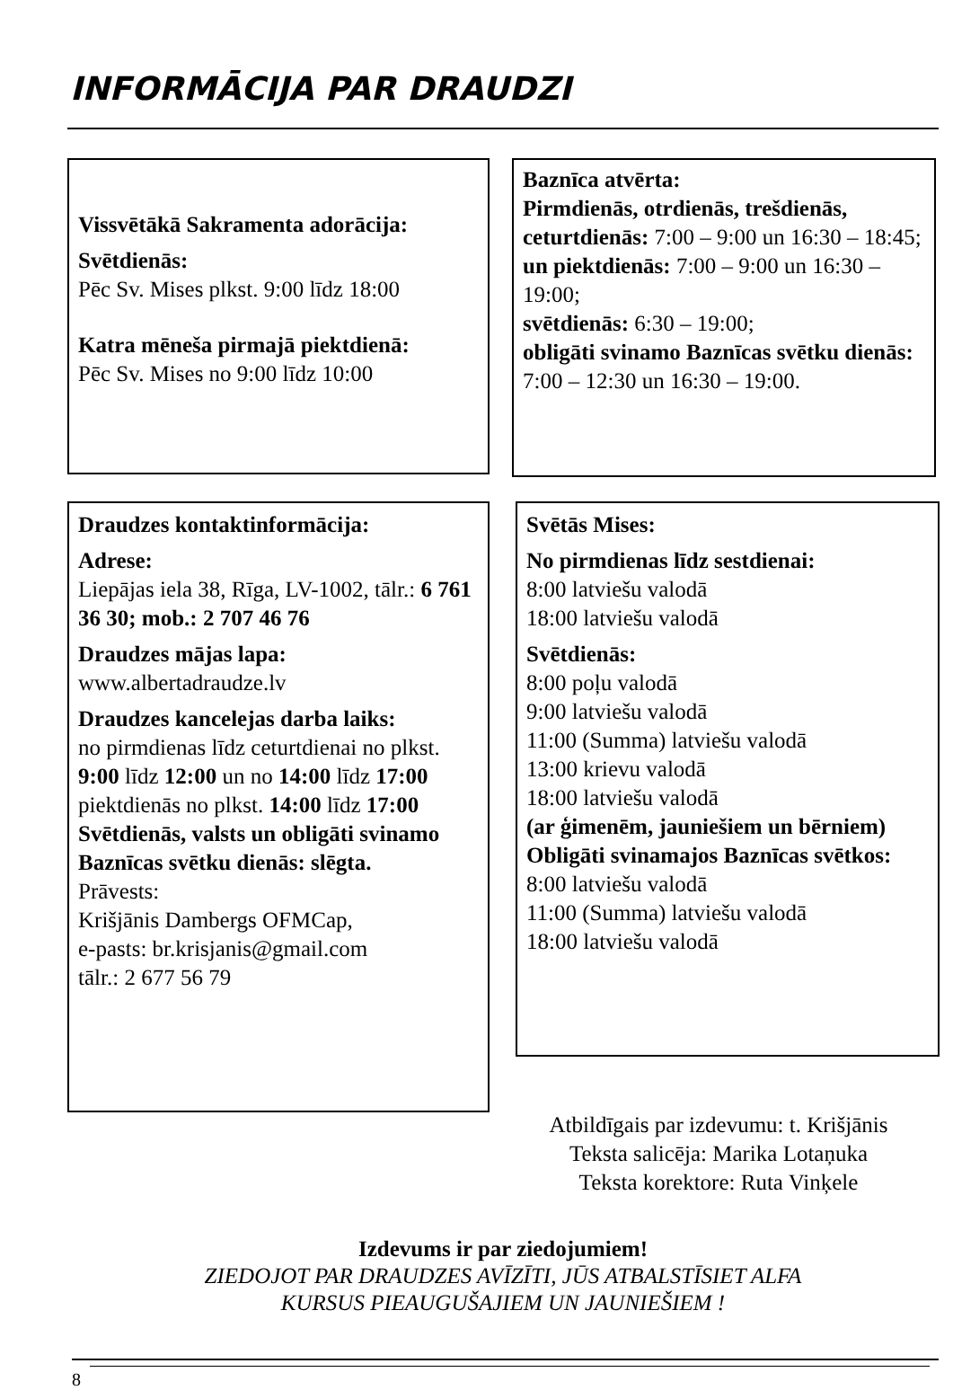INFORMĀCIJA PAR DRAUDZI
Vissvētākā Sakramenta adorācija:
Svētdienās:
Pēc Sv. Mises plkst. 9:00 līdz 18:00
Katra mēneša pirmajā piektdienā:
Pēc Sv. Mises no 9:00 līdz 10:00
Baznīca atvērta:
Pirmdienās, otrdienās, trešdienās, ceturtdienās: 7:00 – 9:00 un 16:30 – 18:45; un piektdienās: 7:00 – 9:00 un 16:30 – 19:00;
svētdienās: 6:30 – 19:00;
obligāti svinamo Baznīcas svētku dienās: 7:00 – 12:30 un 16:30 – 19:00.
Draudzes kontaktinformācija:
Adrese:
Liepājas iela 38, Rīga, LV-1002, tālr.: 6 761 36 30; mob.: 2 707 46 76
Draudzes mājas lapa:
www.albertadraudze.lv
Draudzes kancelejas darba laiks:
no pirmdienas līdz ceturtdienai no plkst. 9:00 līdz 12:00 un no 14:00 līdz 17:00
piektdienās no plkst. 14:00 līdz 17:00
Svētdienās, valsts un obligāti svinamo Baznīcas svētku dienās: slēgta.
Prāvests:
Krišjānis Dambergs OFMCap,
e-pasts: br.krisjanis@gmail.com
tālr.: 2 677 56 79
Svētās Mises:
No pirmdienas līdz sestdienai:
8:00 latviešu valodā
18:00 latviešu valodā
Svētdienās:
8:00 poļu valodā
9:00 latviešu valodā
11:00 (Summa) latviešu valodā
13:00 krievu valodā
18:00 latviešu valodā
(ar ģimenēm, jauniešiem un bērniem)
Obligāti svinamajos Baznīcas svētkos:
8:00 latviešu valodā
11:00 (Summa) latviešu valodā
18:00 latviešu valodā
Atbildīgais par izdevumu: t. Krišjānis
Teksta salicēja: Marika Lotaņuka
Teksta korektore: Ruta Vinķele
Izdevums ir par ziedojumiem!
ZIEDOJOT PAR DRAUDZES AVĪZĪTI, JŪS ATBALSTĪSIET ALFA
KURSUS PIEAUGUŠAJIEM UN JAUNIEŠIEM !
8